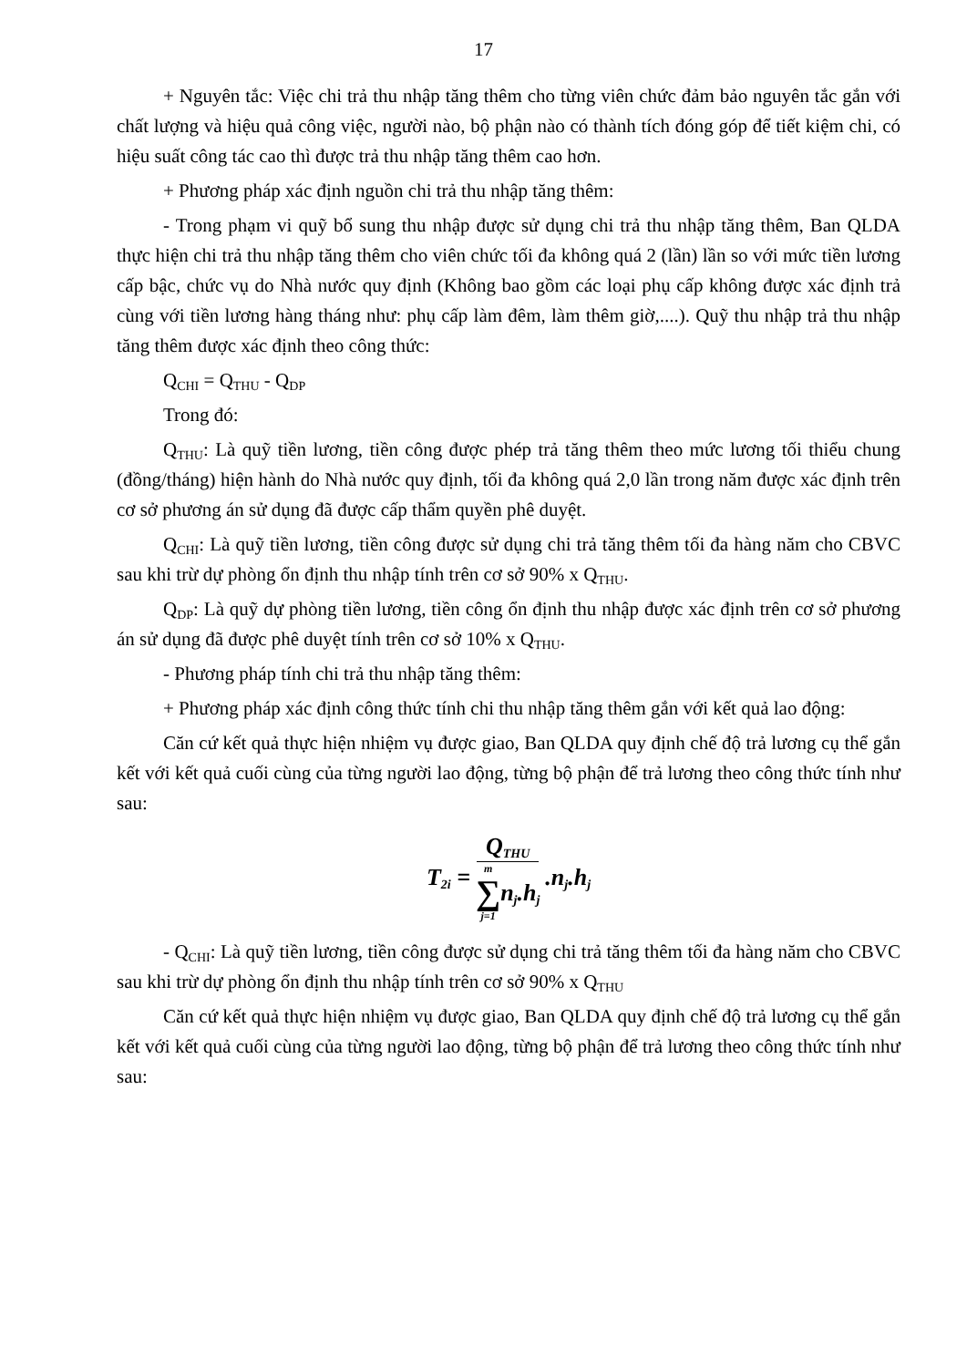17
+ Nguyên tắc: Việc chi trả thu nhập tăng thêm cho từng viên chức đảm bảo nguyên tắc gắn với chất lượng và hiệu quả công việc, người nào, bộ phận nào có thành tích đóng góp để tiết kiệm chi, có hiệu suất công tác cao thì được trả thu nhập tăng thêm cao hơn.
+ Phương pháp xác định nguồn chi trả thu nhập tăng thêm:
- Trong phạm vi quỹ bổ sung thu nhập được sử dụng chi trả thu nhập tăng thêm, Ban QLDA thực hiện chi trả thu nhập tăng thêm cho viên chức tối đa không quá 2 (lần) lần so với mức tiền lương cấp bậc, chức vụ do Nhà nước quy định (Không bao gồm các loại phụ cấp không được xác định trả cùng với tiền lương hàng tháng như: phụ cấp làm đêm, làm thêm giờ,....). Quỹ thu nhập trả thu nhập tăng thêm được xác định theo công thức:
Q<sub>CHI</sub> = Q<sub>THU</sub> - Q<sub>DP</sub>
Trong đó:
Q<sub>THU</sub>: Là quỹ tiền lương, tiền công được phép trả tăng thêm theo mức lương tối thiểu chung (đồng/tháng) hiện hành do Nhà nước quy định, tối đa không quá 2,0 lần trong năm được xác định trên cơ sở phương án sử dụng đã được cấp thẩm quyền phê duyệt.
Q<sub>CHI</sub>: Là quỹ tiền lương, tiền công được sử dụng chi trả tăng thêm tối đa hàng năm cho CBVC sau khi trừ dự phòng ổn định thu nhập tính trên cơ sở 90% x Q<sub>THU</sub>.
Q<sub>DP</sub>: Là quỹ dự phòng tiền lương, tiền công ổn định thu nhập được xác định trên cơ sở phương án sử dụng đã được phê duyệt tính trên cơ sở 10% x Q<sub>THU</sub>.
- Phương pháp tính chi trả thu nhập tăng thêm:
+ Phương pháp xác định công thức tính chi thu nhập tăng thêm gắn với kết quả lao động:
Căn cứ kết quả thực hiện nhiệm vụ được giao, Ban QLDA quy định chế độ trả lương cụ thể gắn kết với kết quả cuối cùng của từng người lao động, từng bộ phận để trả lương theo công thức tính như sau:
T<sub>2i</sub> = Q<sub>THU</sub> m
∑
j=1 n<sub>j</sub>.h<sub>j</sub> .n<sub>j</sub>.h<sub>j</sub>
- Q<sub>CHI</sub>: Là quỹ tiền lương, tiền công được sử dụng chi trả tăng thêm tối đa hàng năm cho CBVC sau khi trừ dự phòng ổn định thu nhập tính trên cơ sở 90% x Q<sub>THU</sub>
Căn cứ kết quả thực hiện nhiệm vụ được giao, Ban QLDA quy định chế độ trả lương cụ thể gắn kết với kết quả cuối cùng của từng người lao động, từng bộ phận để trả lương theo công thức tính như sau: